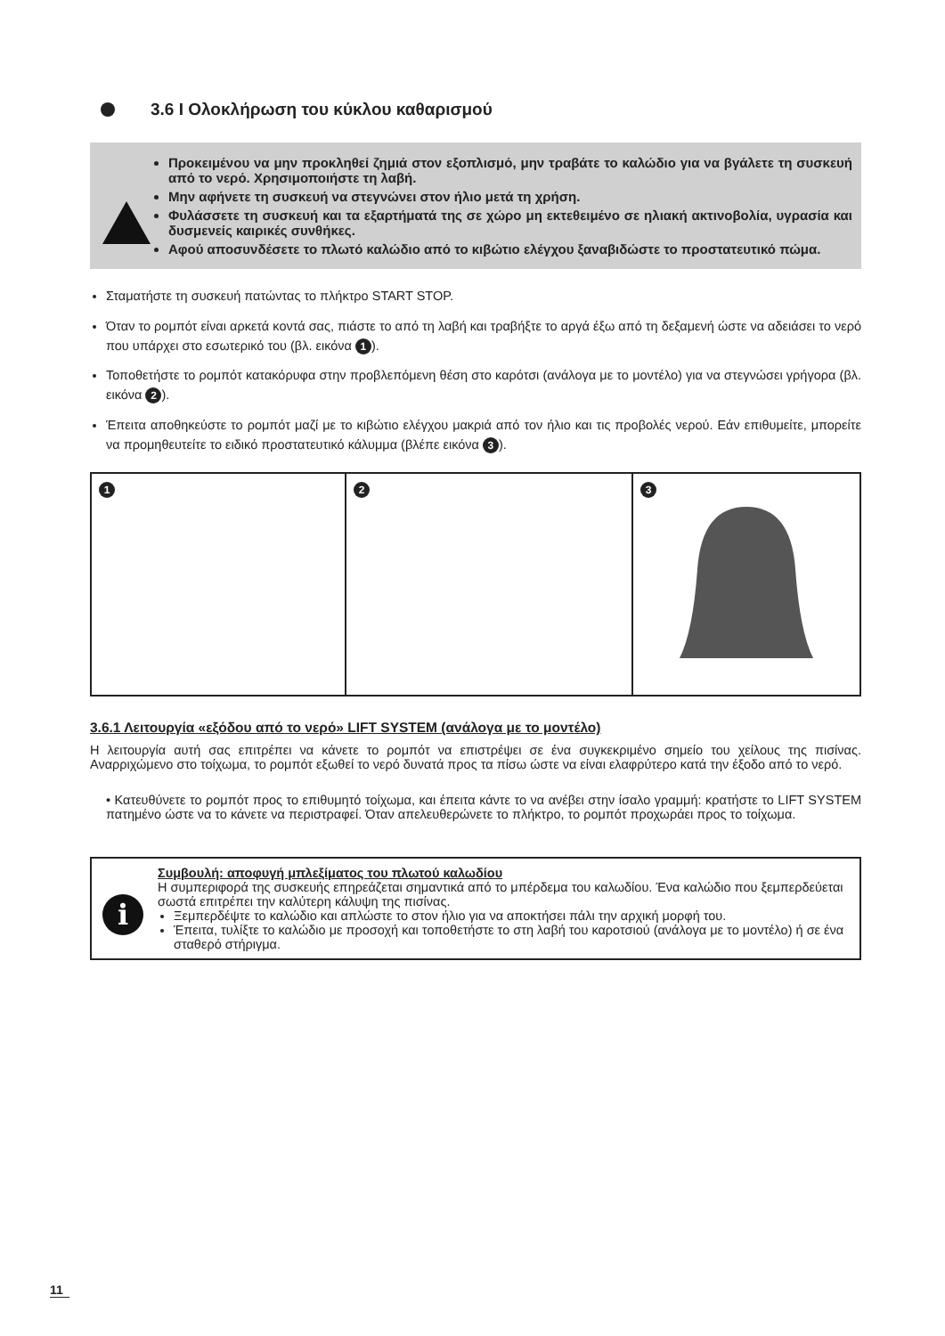3.6 I Ολοκλήρωση του κύκλου καθαρισμού
Προκειμένου να μην προκληθεί ζημιά στον εξοπλισμό, μην τραβάτε το καλώδιο για να βγάλετε τη συσκευή από το νερό. Χρησιμοποιήστε τη λαβή.
Μην αφήνετε τη συσκευή να στεγνώνει στον ήλιο μετά τη χρήση.
Φυλάσσετε τη συσκευή και τα εξαρτήματά της σε χώρο μη εκτεθειμένο σε ηλιακή ακτινοβολία, υγρασία και δυσμενείς καιρικές συνθήκες.
Αφού αποσυνδέσετε το πλωτό καλώδιο από το κιβώτιο ελέγχου ξαναβιδώστε το προστατευτικό πώμα.
Σταματήστε τη συσκευή πατώντας το πλήκτρο START STOP.
Όταν το ρομπότ είναι αρκετά κοντά σας, πιάστε το από τη λαβή και τραβήξτε το αργά έξω από τη δεξαμενή ώστε να αδειάσει το νερό που υπάρχει στο εσωτερικό του (βλ. εικόνα 1).
Τοποθετήστε το ρομπότ κατακόρυφα στην προβλεπόμενη θέση στο καρότσι (ανάλογα με το μοντέλο) για να στεγνώσει γρήγορα (βλ. εικόνα 2).
Έπειτα αποθηκεύστε το ρομπότ μαζί με το κιβώτιο ελέγχου μακριά από τον ήλιο και τις προβολές νερού. Εάν επιθυμείτε, μπορείτε να προμηθευτείτε το ειδικό προστατευτικό κάλυμμα (βλέπε εικόνα 3).
1 2 3
3.6.1 Λειτουργία «εξόδου από το νερό» LIFT SYSTEM (ανάλογα με το μοντέλο)
Η λειτουργία αυτή σας επιτρέπει να κάνετε το ρομπότ να επιστρέψει σε ένα συγκεκριμένο σημείο του χείλους της πισίνας. Αναρριχώμενο στο τοίχωμα, το ρομπότ εξωθεί το νερό δυνατά προς τα πίσω ώστε να είναι ελαφρύτερο κατά την έξοδο από το νερό.
• Κατευθύνετε το ρομπότ προς το επιθυμητό τοίχωμα, και έπειτα κάντε το να ανέβει στην ίσαλο γραμμή: κρατήστε το LIFT SYSTEM πατημένο ώστε να το κάνετε να περιστραφεί. Όταν απελευθερώνετε το πλήκτρο, το ρομπότ προχωράει προς το τοίχωμα.
i
Συμβουλή: αποφυγή μπλεξίματος του πλωτού καλωδίου
Η συμπεριφορά της συσκευής επηρεάζεται σημαντικά από το μπέρδεμα του καλωδίου. Ένα καλώδιο που ξεμπερδεύεται σωστά επιτρέπει την καλύτερη κάλυψη της πισίνας.
Ξεμπερδέψτε το καλώδιο και απλώστε το στον ήλιο για να αποκτήσει πάλι την αρχική μορφή του.
Έπειτα, τυλίξτε το καλώδιο με προσοχή και τοποθετήστε το στη λαβή του καροτσιού (ανάλογα με το μοντέλο) ή σε ένα σταθερό στήριγμα.
11